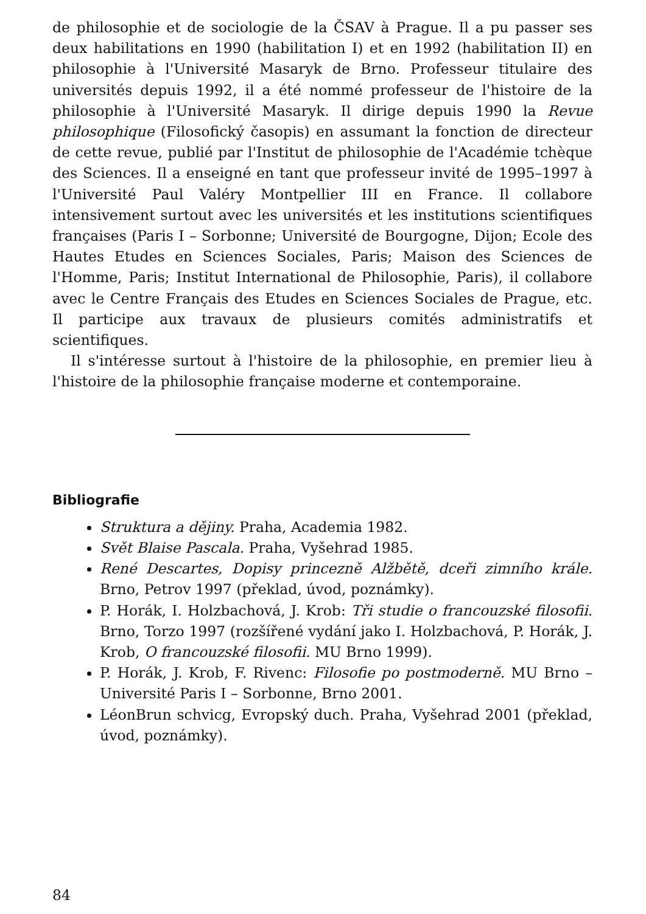de philosophie et de sociologie de la ČSAV à Prague. Il a pu passer ses deux habilitations en 1990 (habilitation I) et en 1992 (habilitation II) en philosophie à l'Université Masaryk de Brno. Professeur titulaire des universités depuis 1992, il a été nommé professeur de l'histoire de la philosophie à l'Université Masaryk. Il dirige depuis 1990 la Revue philosophique (Filosofický časopis) en assumant la fonction de directeur de cette revue, publié par l'Institut de philosophie de l'Académie tchèque des Sciences. Il a enseigné en tant que professeur invité de 1995–1997 à l'Université Paul Valéry Montpellier III en France. Il collabore intensivement surtout avec les universités et les institutions scientifiques françaises (Paris I – Sorbonne; Université de Bourgogne, Dijon; Ecole des Hautes Etudes en Sciences Sociales, Paris; Maison des Sciences de l'Homme, Paris; Institut International de Philosophie, Paris), il collabore avec le Centre Français des Etudes en Sciences Sociales de Prague, etc. Il participe aux travaux de plusieurs comités administratifs et scientifiques.
Il s'intéresse surtout à l'histoire de la philosophie, en premier lieu à l'histoire de la philosophie française moderne et contemporaine.
Bibliografie
Struktura a dějiny. Praha, Academia 1982.
Svět Blaise Pascala. Praha, Vyšehrad 1985.
René Descartes, Dopisy princezně Alžbětě, dceři zimního krále. Brno, Petrov 1997 (překlad, úvod, poznámky).
P. Horák, I. Holzbachová, J. Krob: Tři studie o francouzské filosofii. Brno, Torzo 1997 (rozšířené vydání jako I. Holzbachová, P. Horák, J. Krob, O francouzské filosofii. MU Brno 1999).
P. Horák, J. Krob, F. Rivenc: Filosofie po postmoderně. MU Brno – Université Paris I – Sorbonne, Brno 2001.
LéonBrun schvicg, Evropský duch. Praha, Vyšehrad 2001 (překlad, úvod, poznámky).
84